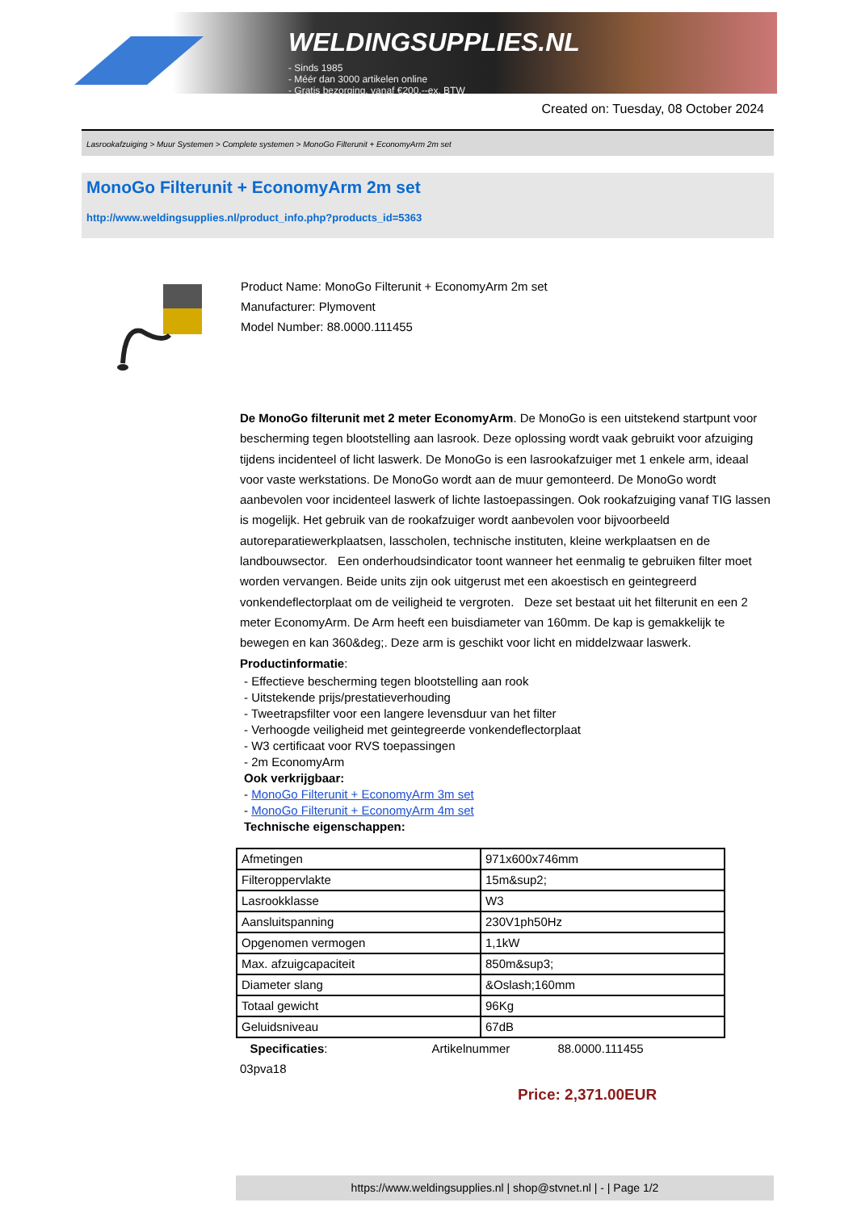WELDINGSUPPLIES.NL
- Sinds 1985
- Méér dan 3000 artikelen online
- Gratis bezorging, vanaf €200,--ex. BTW
Created on: Tuesday, 08 October 2024
Lasrookafzuiging > Muur Systemen > Complete systemen > MonoGo Filterunit + EconomyArm 2m set
MonoGo Filterunit + EconomyArm 2m set
http://www.weldingsupplies.nl/product_info.php?products_id=5363
Product Name: MonoGo Filterunit + EconomyArm 2m set
Manufacturer: Plymovent
Model Number: 88.0000.111455
De MonoGo filterunit met 2 meter EconomyArm. De MonoGo is een uitstekend startpunt voor bescherming tegen blootstelling aan lasrook. Deze oplossing wordt vaak gebruikt voor afzuiging tijdens incidenteel of licht laswerk. De MonoGo is een lasrookafzuiger met 1 enkele arm, ideaal voor vaste werkstations. De MonoGo wordt aan de muur gemonteerd. De MonoGo wordt aanbevolen voor incidenteel laswerk of lichte lastoepassingen. Ook rookafzuiging vanaf TIG lassen is mogelijk. Het gebruik van de rookafzuiger wordt aanbevolen voor bijvoorbeeld autoreparatiewerkplaatsen, lasscholen, technische instituten, kleine werkplaatsen en de landbouwsector. Een onderhoudsindicator toont wanneer het eenmalig te gebruiken filter moet worden vervangen. Beide units zijn ook uitgerust met een akoestisch en geintegreerd vonkendeflectorplaat om de veiligheid te vergroten. Deze set bestaat uit het filterunit en een 2 meter EconomyArm. De Arm heeft een buisdiameter van 160mm. De kap is gemakkelijk te bewegen en kan 360&deg;. Deze arm is geschikt voor licht en middelzwaar laswerk. Productinformatie:
- Effectieve bescherming tegen blootstelling aan rook
- Uitstekende prijs/prestatieverhouding
- Tweetrapsfilter voor een langere levensduur van het filter
- Verhoogde veiligheid met geintegreerde vonkendeflectorplaat
- W3 certificaat voor RVS toepassingen
- 2m EconomyArm
Ook verkrijgbaar:
- MonoGo Filterunit + EconomyArm 3m set
- MonoGo Filterunit + EconomyArm 4m set
Technische eigenschappen:
| Afmetingen | 971x600x746mm |
| Filteroppervlakte | 15m&sup2; |
| Lasrookklasse | W3 |
| Aansluitspanning | 230V1ph50Hz |
| Opgenomen vermogen | 1,1kW |
| Max. afzuigcapaciteit | 850m&sup3; |
| Diameter slang | &Oslash;160mm |
| Totaal gewicht | 96Kg |
| Geluidsniveau | 67dB |
Specificaties: Artikelnummer 88.0000.111455
03pva18
Price: 2,371.00EUR
https://www.weldingsupplies.nl | shop@stvnet.nl | - | Page 1/2